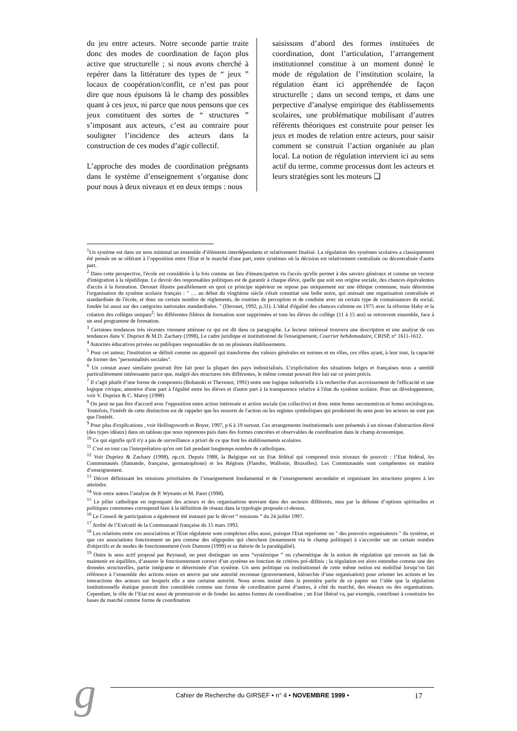du jeu entre acteurs. Notre seconde partie traite donc des modes de coordination de façon plus active que structurelle ; si nous avons cherché à repérer dans la littérature des types de “ jeux ” locaux de coopération/conflit, ce n’est pas pour dire que nous épuisons là le champ des possibles quant à ces jeux, ni parce que nous pensons que ces jeux constituent des sortes de “ structures ” s’imposant aux acteurs, c’est au contraire pour souligner l’incidence des acteurs dans la construction de ces modes d’agir collectif.
L’approche des modes de coordination prégnants dans le système d’enseignement s’organise donc pour nous à deux niveaux et en deux temps : nous
saisissons d’abord des formes instituées de coordination, dont l’articulation, l’arrangement institutionnel constitue à un moment donné le mode de régulation de l’institution scolaire, la régulation étant ici appréhendée de façon structurelle ; dans un second temps, et dans une perpective d’analyse empirique des établissements scolaires, une problématique mobilisant d’autres référents théoriques est construite pour penser les jeux et modes de relation entre acteurs, pour saisir comment se construit l’action organisée au plan local. La notion de régulation intervient ici au sens actif du terme, comme processus dont les acteurs et leurs stratégies sont les moteurs ❑
<sup>1</sup> Un système est dans un sens minimal un ensemble d’éléments interdépendants et relativement finalisé. La régulation des systèmes scolaires a classiquement été pensée en se référant à l’opposition entre l'Etat et le marché d'une part, entre systèmes où la décision est relativement centralisée ou décentralisée d'autre part.
<sup>2</sup> Dans cette perspective, l'école est considérée à la fois comme un lieu d'émancipation vu l'accès qu'elle permet à des savoirs généraux et comme un vecteur d'intégration à la république. Le devoir des responsables politiques est de garantir à chaque élève, quelle que soit son origine sociale, des chances équivalentes d'accès à la formation. Derouet illustre parallèlement en quoi ce principe supérieur ne repose pas uniquement sur une éthique commune, mais détermine l'organisation du système scolaire français : " … au début du vingtième siècle s'était constitué une boîte noire, qui unissait une organisation centralisée et standardisée de l'école, et donc un certain nombre de règlements, de routines de perception et de conduite avec un certain type de connaissances du social, fondée lui aussi sur des catégories nationales standardisées. " (Derouet, 1992, p.31). L'idéal d'égalité des chances culmine en 1975 avec la réforme Haby et la création des collèges uniques<sup>2</sup>: les différentes filières de formation sont supprimées et tous les élèves du collège (11 à 15 ans) se retrouvent ensemble, face à un seul programme de formation.
<sup>3</sup> Certaines tendances très récentes viennent atténuer ce qui est dit dans ce paragraphe. Le lecteur intéressé trouvera une description et une analyse de ces tendances dans V. Dupriez & M.D. Zachary (1998), Le cadre juridique et institutionnel de l'enseignement, Courrier hebdomadaire, CRISP, n° 1611-1612.
<sup>4</sup> Autorités éducatives privées ou publiques responsables de un ou plusieurs établissements.
<sup>5</sup> Pour cet auteur, l'institution se définit comme un appareil qui transforme des valeurs générales en normes et en rôles, ces rôles ayant, à leur tour, la capacité de former des "personnalités sociales".
<sup>6</sup> Un constat assez similaire pourrait être fait pour la plupart des pays industrialisés. L’explicitation des situations belges et françaises nous a semblé particulièrement intéressante parce que, malgré des structures très différentes, le même constat pouvait être fait sur ce point précis.
<sup>7</sup> Il s’agit plutôt d’une forme de compromis (Boltanski et Thevenot, 1991) entre une logique industrielle à la recherche d'un accroissement de l'efficacité et une logique civique, attentive d'une part à l'égalité entre les élèves et d'autre part à la transparence relative à l'état du système scolaire. Pour un développement, voir V. Dupriez & C. Maroy (1998)
<sup>8</sup> On peut ne pas être d'accord avec l'opposition entre action intéressée et action sociale (ou collective) et donc entre homo oeconomicus et homo sociologicus. Toutefois, l'intérêt de cette distinction est de rappeler que les ressorts de l'action ou les registes symboliques qui produisent du sens pour les acteurs ne sont pas que l'intérêt.
<sup>9</sup> Pour plus d'explications , voir Hollingsworth et Boyer, 1997, p 6 à 19 surtout. Ces arrangements institutionnels sont présentés à un niveau d'abstraction élevé (des types idéaux) dans un tableau que nous reprenons puis dans des formes concrètes et observables de coordination dans le champ économique.
<sup>10</sup> Ce qui signifie qu'il n'y a pas de surveillance a priori de ce que font les établissements scolaires.
<sup>11</sup> C'est en tout cas l'interprétation qu'en ont fait pendant longtemps nombre de catholiques.
<sup>12</sup> Voir Dupriez & Zachary (1998), op.cit. Depuis 1988, la Belgique est un Etat fédéral qui comprend trois niveaux de pouvoir : l’Etat fédéral, les Communautés (flamande, française, germanophone) et les Régions (Flandre, Wallonie, Bruxelles). Les Communautés sont compétentes en matière d’enseignement.
<sup>13</sup> Décret définissant les missions prioritaires de l’enseignement fondamental et de l’enseignement secondaire et organisant les structures propres à les atteindre.
<sup>14</sup> Voir entre autres l’analyse de P. Wynants et M. Paret (1998).
<sup>15</sup> Le pilier catholique en regroupant des acteurs et des organisations œuvrant dans des secteurs différents, mus par la défense d’options spirituelles et politiques communes correspond bien à la définition de réseau dans la typologie proposée ci-dessus.
<sup>16</sup> Le Conseil de participation a également été instauré par le décret “ missions ” du 24 juillet 1997.
<sup>17</sup> Arrêté de l’Exécutif de la Communauté française du 15 mars 1993.
<sup>18</sup> Les relations entre ces associations et l'Etat régulateur sont complexes elles aussi, puisque l'Etat représente un " des pouvoirs organisateurs " du système, et que ces associations fonctionnent un peu comme des oligopoles qui cherchent (notamment via le champ politique) à s'accorder sur un certain nombre d'objectifs et de modes de fonctionnement (voir Dumont (1999) et sa théorie de la paralégalité).
<sup>19</sup> Outre le sens actif proposé par Reynaud, on peut distinguer un sens “systémique ” ou cybernétique de la notion de régulation qui renvoie au fait de maintenir en équilibre, d’assurer le fonctionnement correct d’un système en fonction de critères pré-définis ; la régulation est alors entendue comme une des données structurelles, partie intégrante et déterminée d’un système. Un sens politique ou institutionnel de cette même notion est mobilisé lorsqu’on fait référence à l’ensemble des actions mises en œuvre par une autorité reconnue (gouvernement, hiérarchie d’une organisation) pour orienter les actions et les interactions des acteurs sur lesquels elle a une certaine autorité. Nous avons insisté dans la première partie de ce papier sur l’idée que la régulation institutionnelle étatique pouvait être considérée comme une forme de coordination parmi d’autres, à côté du marché, des réseaux ou des organisations. Cependant, le rôle de l’Etat est aussi de promouvoir et de fonder les autres formes de coordination ; un Etat libéral va, par exemple, contribuer à construire les bases du marché comme forme de coordination
g Cahier de Recherche du GIRSEF • n° 4 • NOVEMBRE 1999 • 17